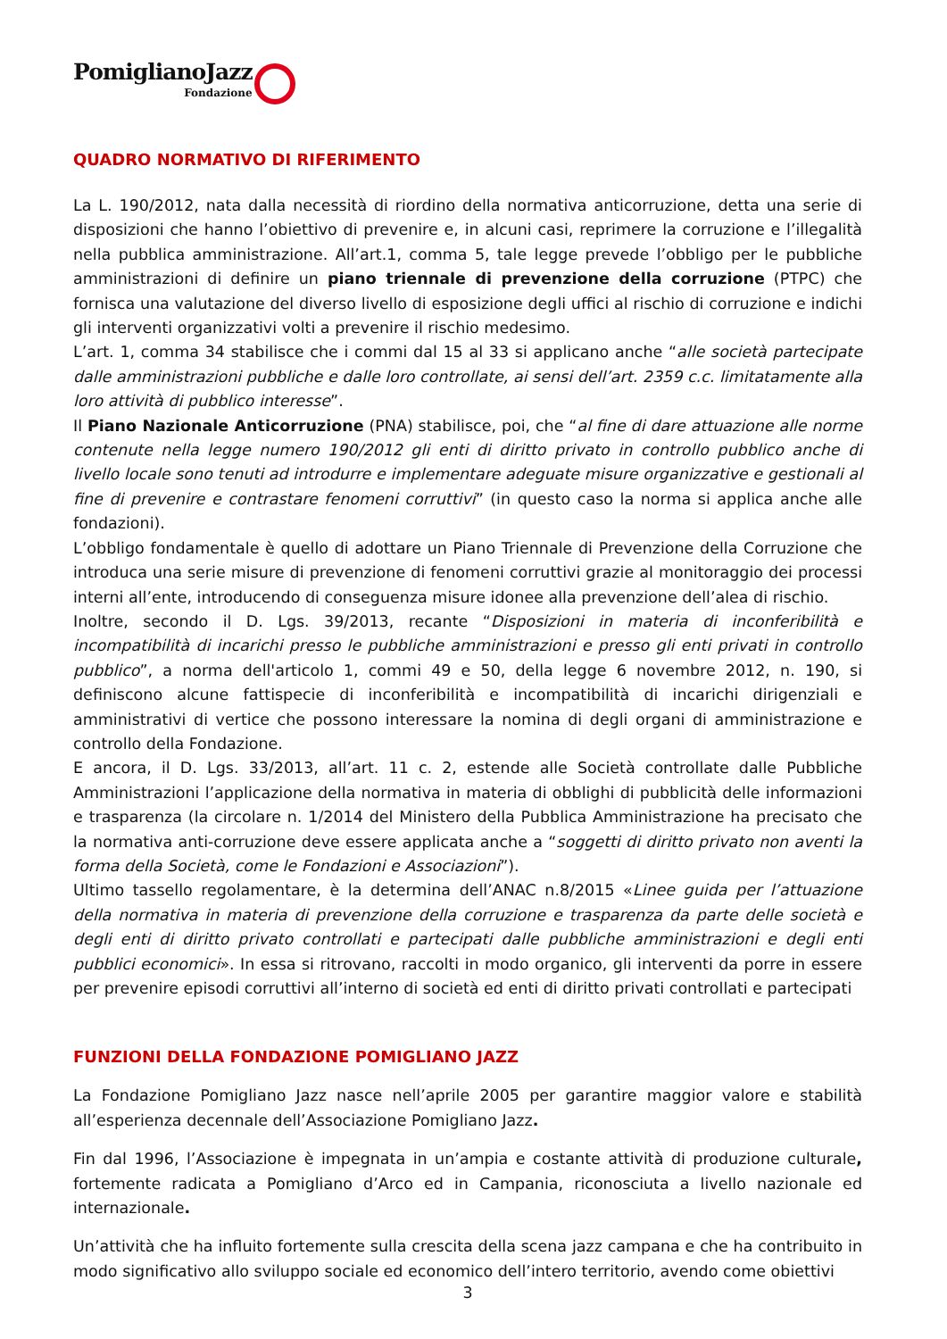PomiglianoJazz
Fondazione
QUADRO NORMATIVO DI RIFERIMENTO
La L. 190/2012, nata dalla necessità di riordino della normativa anticorruzione, detta una serie di disposizioni che hanno l’obiettivo di prevenire e, in alcuni casi, reprimere la corruzione e l’illegalità nella pubblica amministrazione. All’art.1, comma 5, tale legge prevede l’obbligo per le pubbliche amministrazioni di definire un piano triennale di prevenzione della corruzione (PTPC) che fornisca una valutazione del diverso livello di esposizione degli uffici al rischio di corruzione e indichi gli interventi organizzativi volti a prevenire il rischio medesimo.
L’art. 1, comma 34 stabilisce che i commi dal 15 al 33 si applicano anche “alle società partecipate dalle amministrazioni pubbliche e dalle loro controllate, ai sensi dell’art. 2359 c.c. limitatamente alla loro attività di pubblico interesse”.
Il Piano Nazionale Anticorruzione (PNA) stabilisce, poi, che “al fine di dare attuazione alle norme contenute nella legge numero 190/2012 gli enti di diritto privato in controllo pubblico anche di livello locale sono tenuti ad introdurre e implementare adeguate misure organizzative e gestionali al fine di prevenire e contrastare fenomeni corruttivi” (in questo caso la norma si applica anche alle fondazioni).
L’obbligo fondamentale è quello di adottare un Piano Triennale di Prevenzione della Corruzione che introduca una serie misure di prevenzione di fenomeni corruttivi grazie al monitoraggio dei processi interni all’ente, introducendo di conseguenza misure idonee alla prevenzione dell’alea di rischio.
Inoltre, secondo il D. Lgs. 39/2013, recante “Disposizioni in materia di inconferibilità e incompatibilità di incarichi presso le pubbliche amministrazioni e presso gli enti privati in controllo pubblico”, a norma dell'articolo 1, commi 49 e 50, della legge 6 novembre 2012, n. 190, si definiscono alcune fattispecie di inconferibilità e incompatibilità di incarichi dirigenziali e amministrativi di vertice che possono interessare la nomina di degli organi di amministrazione e controllo della Fondazione.
E ancora, il D. Lgs. 33/2013, all’art. 11 c. 2, estende alle Società controllate dalle Pubbliche Amministrazioni l’applicazione della normativa in materia di obblighi di pubblicità delle informazioni e trasparenza (la circolare n. 1/2014 del Ministero della Pubblica Amministrazione ha precisato che la normativa anti-corruzione deve essere applicata anche a “soggetti di diritto privato non aventi la forma della Società, come le Fondazioni e Associazioni”).
Ultimo tassello regolamentare, è la determina dell’ANAC n.8/2015 «Linee guida per l’attuazione della normativa in materia di prevenzione della corruzione e trasparenza da parte delle società e degli enti di diritto privato controllati e partecipati dalle pubbliche amministrazioni e degli enti pubblici economici». In essa si ritrovano, raccolti in modo organico, gli interventi da porre in essere per prevenire episodi corruttivi all’interno di società ed enti di diritto privati controllati e partecipati
FUNZIONI DELLA FONDAZIONE POMIGLIANO JAZZ
La Fondazione Pomigliano Jazz nasce nell’aprile 2005 per garantire maggior valore e stabilità all’esperienza decennale dell’Associazione Pomigliano Jazz.
Fin dal 1996, l’Associazione è impegnata in un’ampia e costante attività di produzione culturale, fortemente radicata a Pomigliano d’Arco ed in Campania, riconosciuta a livello nazionale ed internazionale.
Un’attività che ha influito fortemente sulla crescita della scena jazz campana e che ha contribuito in modo significativo allo sviluppo sociale ed economico dell’intero territorio, avendo come obiettivi
3